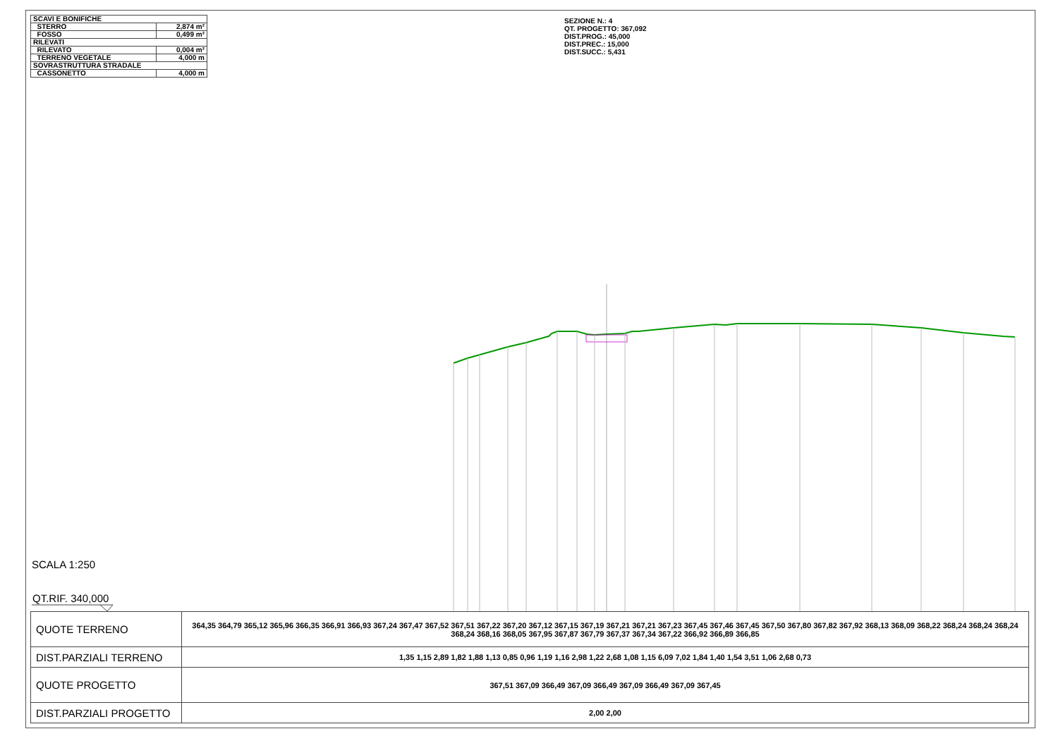| SCAVI E BONIFICHE | |
| STERRO | 2,874 m² |
| FOSSO | 0,499 m² |
| RILEVATI | |
| RILEVATO | 0,004 m² |
| TERRENO VEGETALE | 4,000 m |
| SOVRASTRUTTURA STRADALE | |
| CASSONETTO | 4,000 m |
SEZIONE N.: 4
QT. PROGETTO: 367,092
DIST.PROG.: 45,000
DIST.PREC.: 15,000
DIST.SUCC.: 5,431
SCALA 1:250
QT.RIF. 340,000
| QUOTE TERRENO | 364,35 364,79 365,12 365,96 366,35 366,91 366,93 367,24 367,47 367,52 367,51 367,22 367,20 367,12 367,15 367,19 367,21 367,21 367,23 367,45 367,46 367,45 367,50 367,80 367,82 367,92 368,13 368,09 368,22 368,24 368,24 368,24 368,24 368,16 368,05 367,95 367,87 367,79 367,37 367,34 367,22 366,92 366,89 366,85 |
| DIST.PARZIALI TERRENO | 1,35 1,15 2,89 1,82 1,88 1,13 0,85 0,96 1,19 1,16 2,98 1,22 2,68 1,08 1,15 6,09 7,02 1,84 1,40 1,54 3,51 1,06 2,68 0,73 |
| QUOTE PROGETTO | 367,51 367,09 366,49 367,09 366,49 367,09 366,49 367,09 367,45 |
| DIST.PARZIALI PROGETTO | 2,00 2,00 |